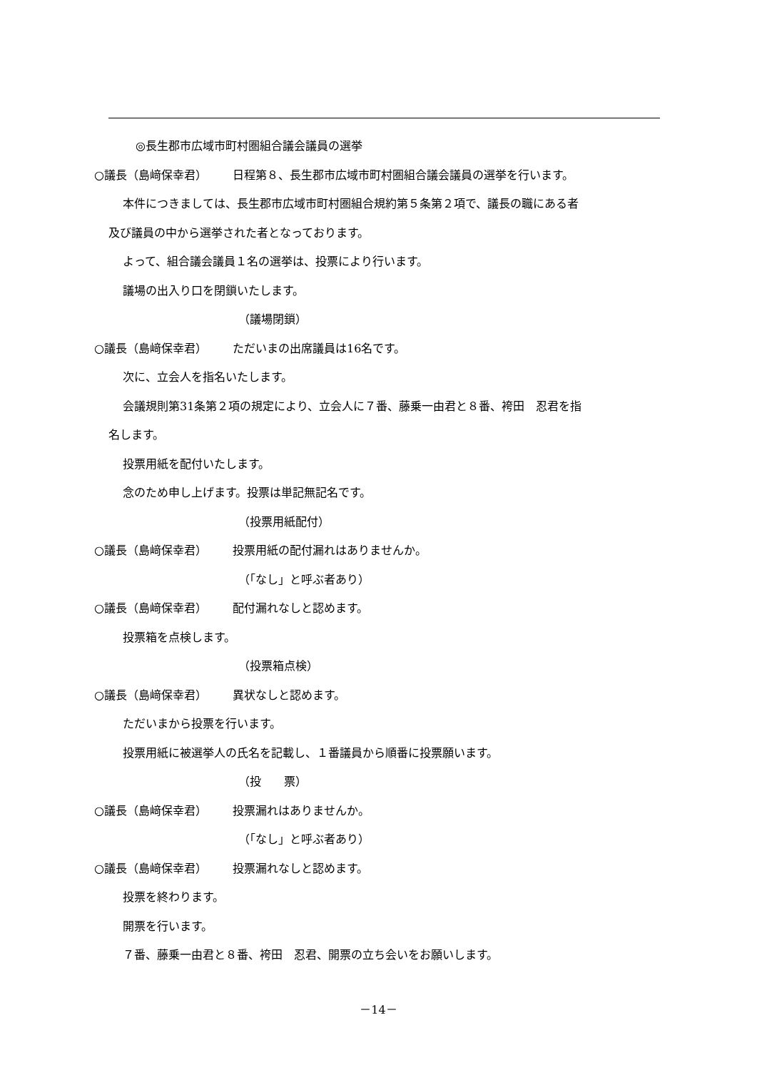◎長生郡市広域市町村圏組合議会議員の選挙
○議長（島﨑保幸君） 日程第８、長生郡市広域市町村圏組合議会議員の選挙を行います。
本件につきましては、長生郡市広域市町村圏組合規約第５条第２項で、議長の職にある者
及び議員の中から選挙された者となっております。
よって、組合議会議員１名の選挙は、投票により行います。
議場の出入り口を閉鎖いたします。
（議場閉鎖）
○議長（島﨑保幸君） ただいまの出席議員は16名です。
次に、立会人を指名いたします。
会議規則第31条第２項の規定により、立会人に７番、藤乗一由君と８番、袴田　忍君を指
名します。
投票用紙を配付いたします。
念のため申し上げます。投票は単記無記名です。
（投票用紙配付）
○議長（島﨑保幸君） 投票用紙の配付漏れはありませんか。
（「なし」と呼ぶ者あり）
○議長（島﨑保幸君） 配付漏れなしと認めます。
投票箱を点検します。
（投票箱点検）
○議長（島﨑保幸君） 異状なしと認めます。
ただいまから投票を行います。
投票用紙に被選挙人の氏名を記載し、１番議員から順番に投票願います。
（投　　票）
○議長（島﨑保幸君） 投票漏れはありませんか。
（「なし」と呼ぶ者あり）
○議長（島﨑保幸君） 投票漏れなしと認めます。
投票を終わります。
開票を行います。
７番、藤乗一由君と８番、袴田　忍君、開票の立ち会いをお願いします。
－14－